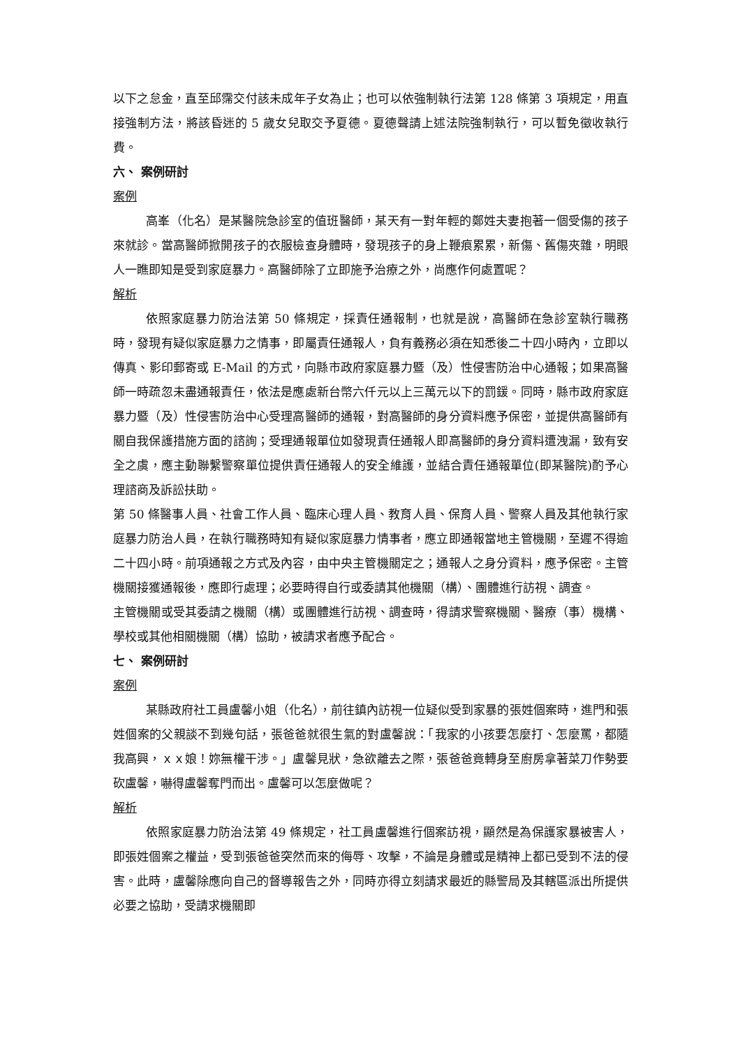以下之怠金，直至邱霈交付該未成年子女為止；也可以依強制執行法第 128 條第 3 項規定，用直接強制方法，將該昏迷的 5 歲女兒取交予夏德。夏德聲請上述法院強制執行，可以暫免徵收執行費。
六、 案例研討
案例
高峯（化名）是某醫院急診室的值班醫師，某天有一對年輕的鄭姓夫妻抱著一個受傷的孩子來就診。當高醫師掀開孩子的衣服檢查身體時，發現孩子的身上鞭痕累累，新傷、舊傷夾雜，明眼人一瞧即知是受到家庭暴力。高醫師除了立即施予治療之外，尚應作何處置呢？
解析
依照家庭暴力防治法第 50 條規定，採責任通報制，也就是說，高醫師在急診室執行職務時，發現有疑似家庭暴力之情事，即屬責任通報人，負有義務必須在知悉後二十四小時內，立即以傳真、影印郵寄或 E-Mail 的方式，向縣市政府家庭暴力暨（及）性侵害防治中心通報；如果高醫師一時疏忽未盡通報責任，依法是應處新台幣六仟元以上三萬元以下的罰鍰。同時，縣市政府家庭暴力暨（及）性侵害防治中心受理高醫師的通報，對高醫師的身分資料應予保密，並提供高醫師有關自我保護措施方面的諮詢；受理通報單位如發現責任通報人即高醫師的身分資料遭洩漏，致有安全之虞，應主動聯繫警察單位提供責任通報人的安全維護，並結合責任通報單位(即某醫院)酌予心理諮商及訴訟扶助。
第 50 條醫事人員、社會工作人員、臨床心理人員、教育人員、保育人員、警察人員及其他執行家庭暴力防治人員，在執行職務時知有疑似家庭暴力情事者，應立即通報當地主管機關，至遲不得逾二十四小時。前項通報之方式及內容，由中央主管機關定之；通報人之身分資料，應予保密。主管機關接獲通報後，應即行處理；必要時得自行或委請其他機關（構）、團體進行訪視、調查。
主管機關或受其委請之機關（構）或團體進行訪視、調查時，得請求警察機關、醫療（事）機構、學校或其他相關機關（構）協助，被請求者應予配合。
七、 案例研討
案例
某縣政府社工員盧馨小姐（化名），前往鎮內訪視一位疑似受到家暴的張姓個案時，進門和張姓個案的父親談不到幾句話，張爸爸就很生氣的對盧馨說：「我家的小孩要怎麼打、怎麼罵，都隨我高興，ｘｘ娘！妳無權干涉。」盧馨見狀，急欲離去之際，張爸爸竟轉身至廚房拿著菜刀作勢要砍盧馨，嚇得盧馨奪門而出。盧馨可以怎麼做呢？
解析
依照家庭暴力防治法第 49 條規定，社工員盧馨進行個案訪視，顯然是為保護家暴被害人，即張姓個案之權益，受到張爸爸突然而來的侮辱、攻擊，不論是身體或是精神上都已受到不法的侵害。此時，盧馨除應向自己的督導報告之外，同時亦得立刻請求最近的縣警局及其轄區派出所提供必要之協助，受請求機關即